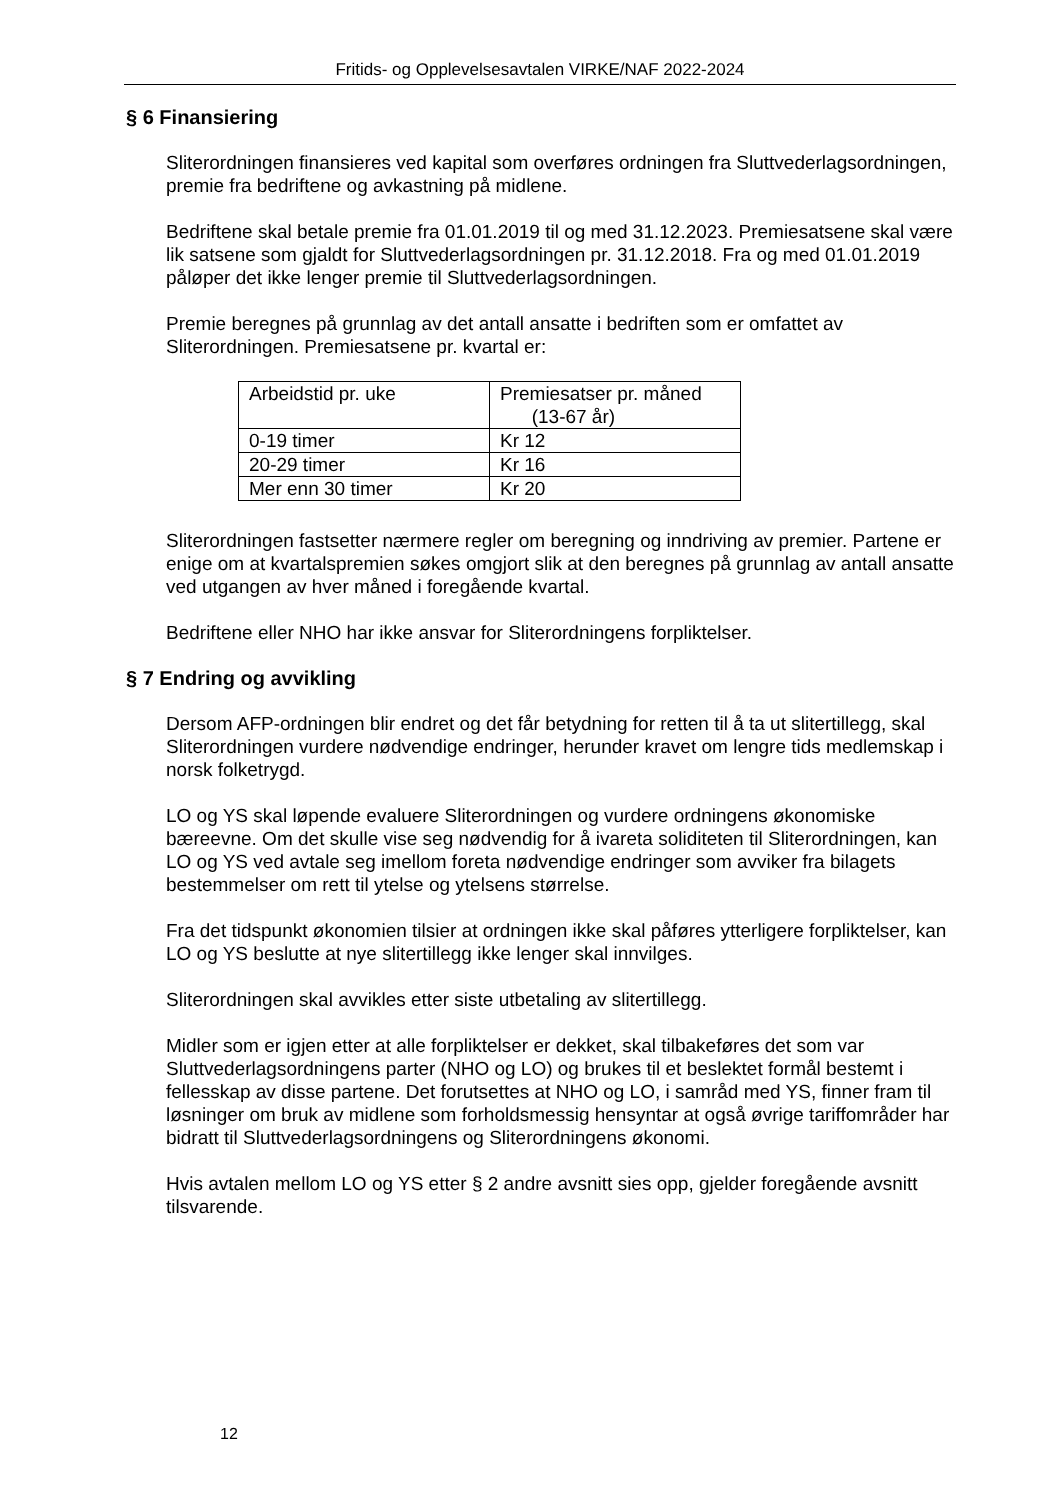Fritids- og Opplevelsesavtalen VIRKE/NAF 2022-2024
§ 6 Finansiering
Sliterordningen finansieres ved kapital som overføres ordningen fra Sluttvederlagsordningen, premie fra bedriftene og avkastning på midlene.
Bedriftene skal betale premie fra 01.01.2019 til og med 31.12.2023. Premiesatsene skal være lik satsene som gjaldt for Sluttvederlagsordningen pr. 31.12.2018. Fra og med 01.01.2019 påløper det ikke lenger premie til Sluttvederlagsordningen.
Premie beregnes på grunnlag av det antall ansatte i bedriften som er omfattet av Sliterordningen. Premiesatsene pr. kvartal er:
| Arbeidstid pr. uke | Premiesatser pr. måned (13-67 år) |
| 0-19 timer | Kr 12 |
| 20-29 timer | Kr 16 |
| Mer enn 30 timer | Kr 20 |
Sliterordningen fastsetter nærmere regler om beregning og inndriving av premier. Partene er enige om at kvartalspremien søkes omgjort slik at den beregnes på grunnlag av antall ansatte ved utgangen av hver måned i foregående kvartal.
Bedriftene eller NHO har ikke ansvar for Sliterordningens forpliktelser.
§ 7 Endring og avvikling
Dersom AFP-ordningen blir endret og det får betydning for retten til å ta ut slitertillegg, skal Sliterordningen vurdere nødvendige endringer, herunder kravet om lengre tids medlemskap i norsk folketrygd.
LO og YS skal løpende evaluere Sliterordningen og vurdere ordningens økonomiske bæreevne. Om det skulle vise seg nødvendig for å ivareta soliditeten til Sliterordningen, kan LO og YS ved avtale seg imellom foreta nødvendige endringer som avviker fra bilagets bestemmelser om rett til ytelse og ytelsens størrelse.
Fra det tidspunkt økonomien tilsier at ordningen ikke skal påføres ytterligere forpliktelser, kan LO og YS beslutte at nye slitertillegg ikke lenger skal innvilges.
Sliterordningen skal avvikles etter siste utbetaling av slitertillegg.
Midler som er igjen etter at alle forpliktelser er dekket, skal tilbakeføres det som var Sluttvederlagsordningens parter (NHO og LO) og brukes til et beslektet formål bestemt i fellesskap av disse partene. Det forutsettes at NHO og LO, i samråd med YS, finner fram til løsninger om bruk av midlene som forholdsmessig hensyntar at også øvrige tariffområder har bidratt til Sluttvederlagsordningens og Sliterordningens økonomi.
Hvis avtalen mellom LO og YS etter § 2 andre avsnitt sies opp, gjelder foregående avsnitt tilsvarende.
12